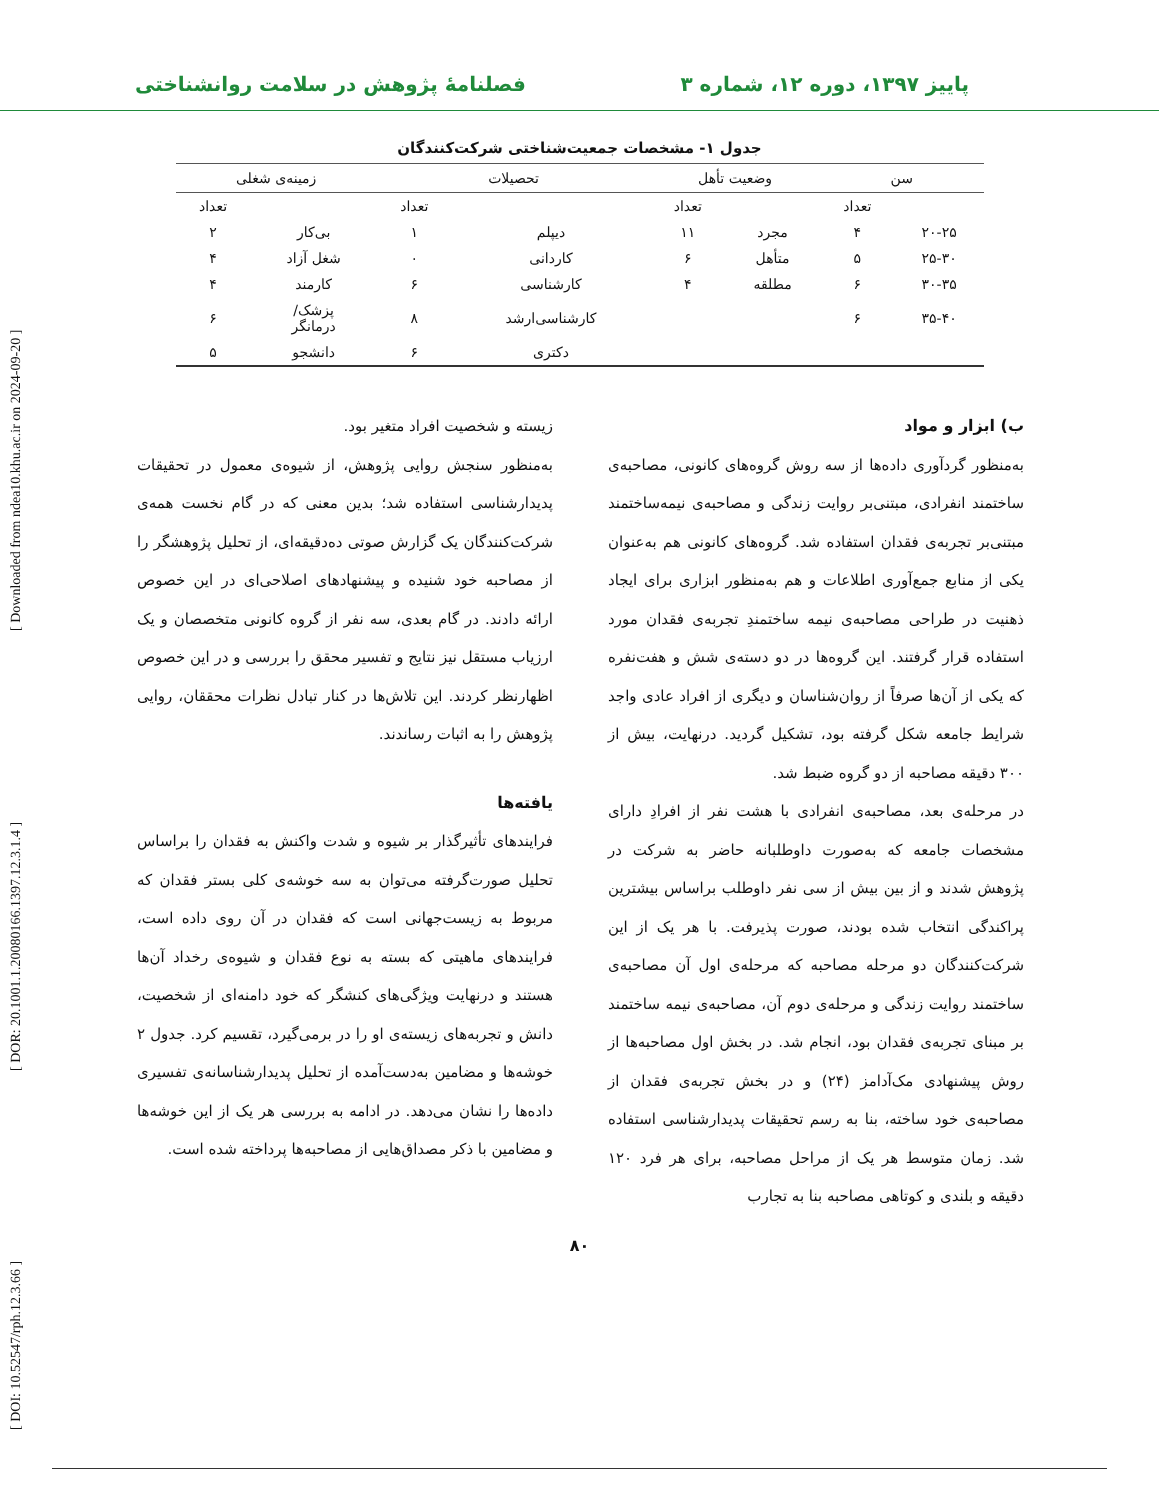پاییز ۱۳۹۷، دوره ۱۲، شماره ۳ فصلنامهٔ پژوهش در سلامت روانشناختی
[ DOI: 10.52547/rph.12.3.66 ] [ DOR: 20.1001.1.20080166.1397.12.3.1.4 ] [ Downloaded from ndea10.khu.ac.ir on 2024-09-20 ]
جدول ۱- مشخصات جمعیت‌شناختی شرکت‌کنندگان
| سن | | وضعیت تأهل | | تحصیلات | | زمینه‌ی شغلی | |
| --- | --- | --- | --- | --- | --- | --- | --- |
| | تعداد | | تعداد | | تعداد | | تعداد |
| ۲۰-۲۵ | ۴ | مجرد | ۱۱ | دیپلم | ۱ | بی‌کار | ۲ |
| ۲۵-۳۰ | ۵ | متأهل | ۶ | کاردانی | ۰ | شغل آزاد | ۴ |
| ۳۰-۳۵ | ۶ | مطلقه | ۴ | کارشناسی | ۶ | کارمند | ۴ |
| ۳۵-۴۰ | ۶ | | | کارشناسی‌ارشد | ۸ | پزشک/ درمانگر | ۶ |
| | | | | دکتری | ۶ | دانشجو | ۵ |
ب) ابزار و مواد
به‌منظور گردآوری داده‌ها از سه روش گروه‌های کانونی، مصاحبه‌ی ساختمند انفرادی، مبتنی‌بر روایت زندگی و مصاحبه‌ی نیمه‌ساختمند مبتنی‌بر تجربه‌ی فقدان استفاده شد. گروه‌های کانونی هم به‌عنوان یکی از منابع جمع‌آوری اطلاعات و هم به‌منظور ابزاری برای ایجاد ذهنیت در طراحی مصاحبه‌ی نیمه ساختمندِ تجربه‌ی فقدان مورد استفاده قرار گرفتند. این گروه‌ها در دو دسته‌ی شش و هفت‌نفره که یکی از آن‌ها صرفاً از روان‌شناسان و دیگری از افراد عادی واجد شرایط جامعه شکل گرفته بود، تشکیل گردید. درنهایت، بیش از ۳۰۰ دقیقه مصاحبه از دو گروه ضبط شد.
در مرحله‌ی بعد، مصاحبه‌ی انفرادی با هشت نفر از افرادِ دارای مشخصات جامعه که به‌صورت داوطلبانه حاضر به شرکت در پژوهش شدند و از بین بیش از سی نفر داوطلب براساس بیشترین پراکندگی انتخاب شده بودند، صورت پذیرفت. با هر یک از این شرکت‌کنندگان دو مرحله مصاحبه که مرحله‌ی اول آن مصاحبه‌ی ساختمند روایت زندگی و مرحله‌ی دوم آن، مصاحبه‌ی نیمه ساختمند بر مبنای تجربه‌ی فقدان بود، انجام شد. در بخش اول مصاحبه‌ها از روش پیشنهادی مک‌آدامز (۲۴) و در بخش تجربه‌ی فقدان از مصاحبه‌ی خود ساخته، بنا به رسم تحقیقات پدیدارشناسی استفاده شد. زمان متوسط هر یک از مراحل مصاحبه، برای هر فرد ۱۲۰ دقیقه و بلندی و کوتاهی مصاحبه بنا به تجارب
زیسته و شخصیت افراد متغیر بود.
به‌منظور سنجش روایی پژوهش، از شیوه‌ی معمول در تحقیقات پدیدارشناسی استفاده شد؛ بدین معنی که در گام نخست همه‌ی شرکت‌کنندگان یک گزارش صوتی ده‌دقیقه‌ای، از تحلیل پژوهشگر را از مصاحبه خود شنیده و پیشنهادهای اصلاحی‌ای در این خصوص ارائه دادند. در گام بعدی، سه نفر از گروه کانونی متخصصان و یک ارزیاب مستقل نیز نتایج و تفسیر محقق را بررسی و در این خصوص اظهارنظر کردند. این تلاش‌ها در کنار تبادل نظرات محققان، روایی پژوهش را به اثبات رساندند.
یافته‌ها
فرایندهای تأثیرگذار بر شیوه و شدت واکنش به فقدان را براساس تحلیل صورت‌گرفته می‌توان به سه خوشه‌ی کلی بستر فقدان که مربوط به زیست‌جهانی است که فقدان در آن روی داده است، فرایندهای ماهیتی که بسته به نوع فقدان و شیوه‌ی رخداد آن‌ها هستند و درنهایت ویژگی‌های کنشگر که خود دامنه‌ای از شخصیت، دانش و تجربه‌های زیسته‌ی او را در برمی‌گیرد، تقسیم کرد. جدول ۲ خوشه‌ها و مضامین به‌دست‌آمده از تحلیل پدیدارشناسانه‌ی تفسیری داده‌ها را نشان می‌دهد. در ادامه به بررسی هر یک از این خوشه‌ها و مضامین با ذکر مصداق‌هایی از مصاحبه‌ها پرداخته شده است.
۸۰